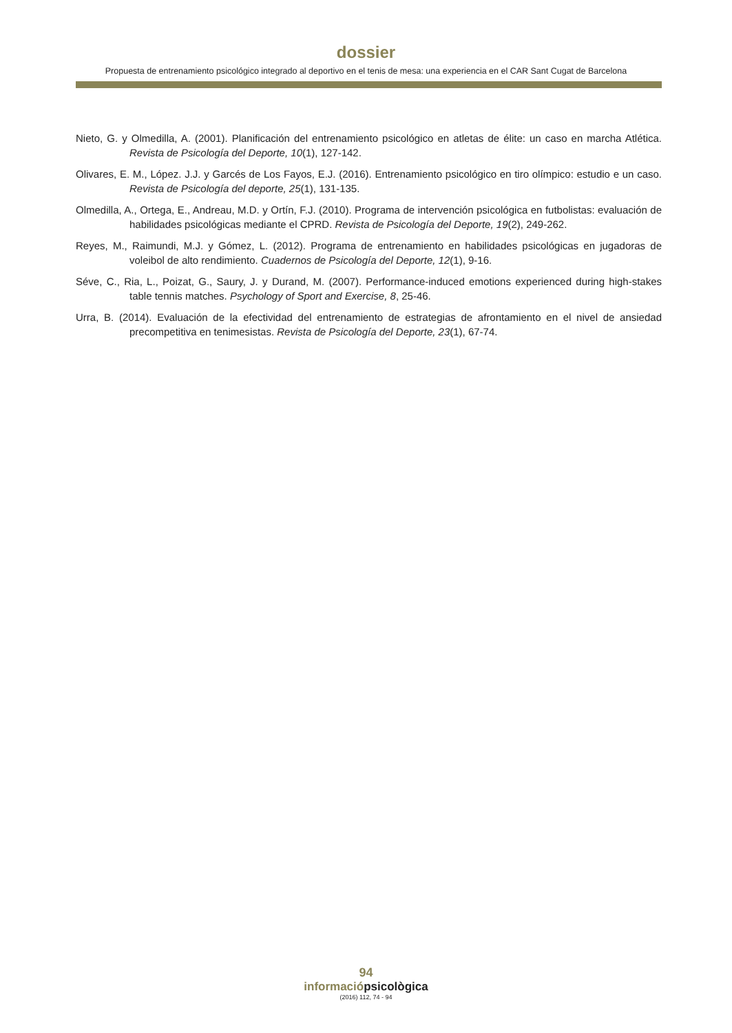dossier
Propuesta de entrenamiento psicológico integrado al deportivo en el tenis de mesa: una experiencia en el CAR Sant Cugat de Barcelona
Nieto, G. y Olmedilla, A. (2001). Planificación del entrenamiento psicológico en atletas de élite: un caso en marcha Atlética. Revista de Psicología del Deporte, 10(1), 127-142.
Olivares, E. M., López. J.J. y Garcés de Los Fayos, E.J. (2016). Entrenamiento psicológico en tiro olímpico: estudio e un caso. Revista de Psicología del deporte, 25(1), 131-135.
Olmedilla, A., Ortega, E., Andreau, M.D. y Ortín, F.J. (2010). Programa de intervención psicológica en futbolistas: evaluación de habilidades psicológicas mediante el CPRD. Revista de Psicología del Deporte, 19(2), 249-262.
Reyes, M., Raimundi, M.J. y Gómez, L. (2012). Programa de entrenamiento en habilidades psicológicas en jugadoras de voleibol de alto rendimiento. Cuadernos de Psicología del Deporte, 12(1), 9-16.
Séve, C., Ria, L., Poizat, G., Saury, J. y Durand, M. (2007). Performance-induced emotions experienced during high-stakes table tennis matches. Psychology of Sport and Exercise, 8, 25-46.
Urra, B. (2014). Evaluación de la efectividad del entrenamiento de estrategias de afrontamiento en el nivel de ansiedad precompetitiva en tenimesistas. Revista de Psicología del Deporte, 23(1), 67-74.
94
informaciópsicològica
(2016) 112, 74 - 94